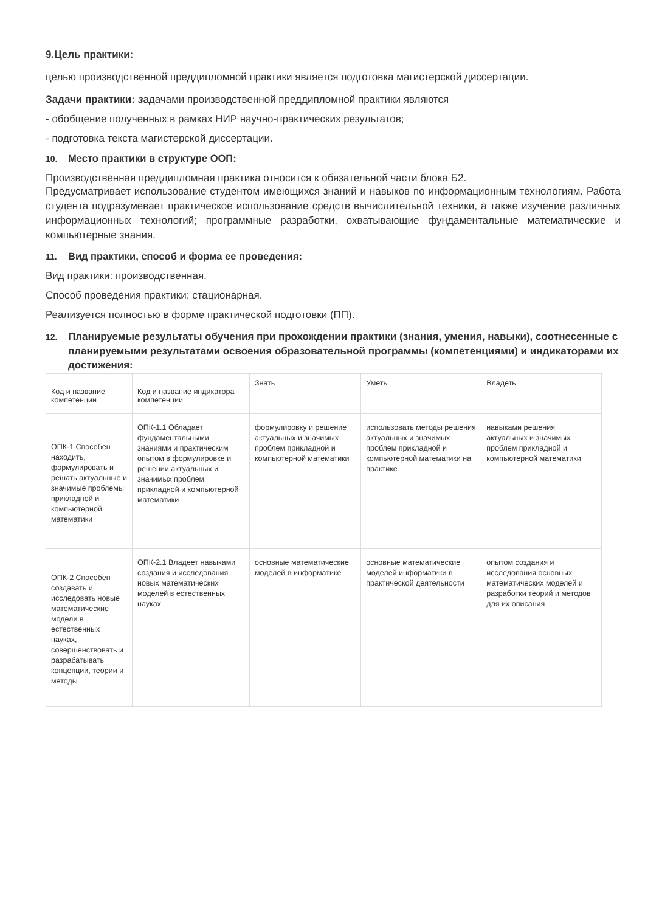9.Цель практики:
целью производственной преддипломной практики является подготовка магистерской диссертации.
Задачи практики: задачами производственной преддипломной практики являются
- обобщение полученных в рамках НИР научно-практических результатов;
- подготовка текста магистерской диссертации.
10. Место практики в структуре ООП:
Производственная преддипломная практика относится к обязательной части блока Б2.
Предусматривает использование студентом имеющихся знаний и навыков по информационным технологиям. Работа студента подразумевает практическое использование средств вычислительной техники, а также изучение различных информационных технологий; программные разработки, охватывающие фундаментальные математические и компьютерные знания.
11. Вид практики, способ и форма ее проведения:
Вид практики: производственная.
Способ проведения практики: стационарная.
Реализуется полностью в форме практической подготовки (ПП).
12. Планируемые результаты обучения при прохождении практики (знания, умения, навыки), соотнесенные с планируемыми результатами освоения образовательной программы (компетенциями) и индикаторами их достижения:
| Код и название компетенции | Код и название индикатора компетенции | Знать | Уметь | Владеть |
| --- | --- | --- | --- | --- |
| ОПК-1 Способен находить, формулировать и решать актуальные и значимые проблемы прикладной и компьютерной математики | ОПК-1.1 Обладает фундаментальными знаниями и практическим опытом в формулировке и решении актуальных и значимых проблем прикладной и компьютерной математики | формулировку и решение актуальных и значимых проблем прикладной и компьютерной математики | использовать методы решения актуальных и значимых проблем прикладной и компьютерной математики на практике | навыками решения актуальных и значимых проблем прикладной и компьютерной математики |
| ОПК-2 Способен создавать и исследовать новые математические модели в естественных науках, совершенствовать и разрабатывать концепции, теории и методы | ОПК-2.1 Владеет навыками создания и исследования новых математических моделей в естественных науках | основные математические моделей в информатике | основные математические моделей информатики в практической деятельности | опытом создания и исследования основных математических моделей и разработки теорий и методов для их описания |